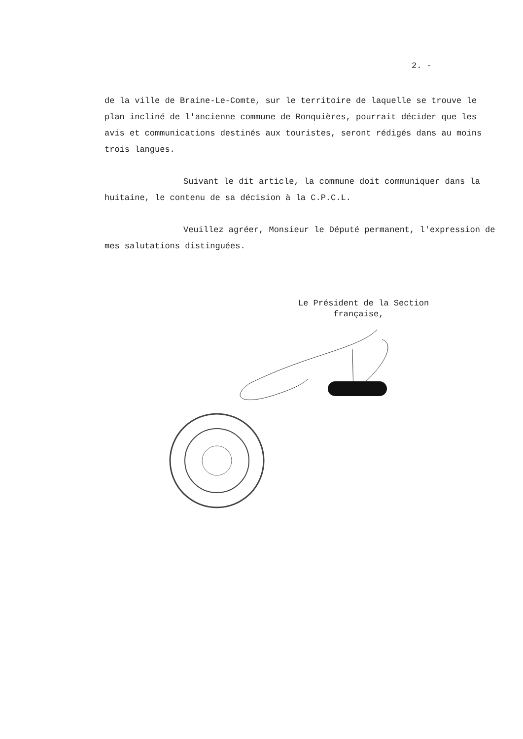2. -
de la ville de Braine-Le-Comte, sur le territoire de laquelle se trouve le plan incliné de l'ancienne commune de Ronquières, pourrait décider que les avis et communications destinés aux touristes, seront rédigés dans au moins trois langues.
Suivant le dit article, la commune doit communiquer dans la huitaine, le contenu de sa décision à la C.P.C.L.
Veuillez agréer, Monsieur le Député permanent, l'expression de mes salutations distinguées.
Le Président de la Section
française,